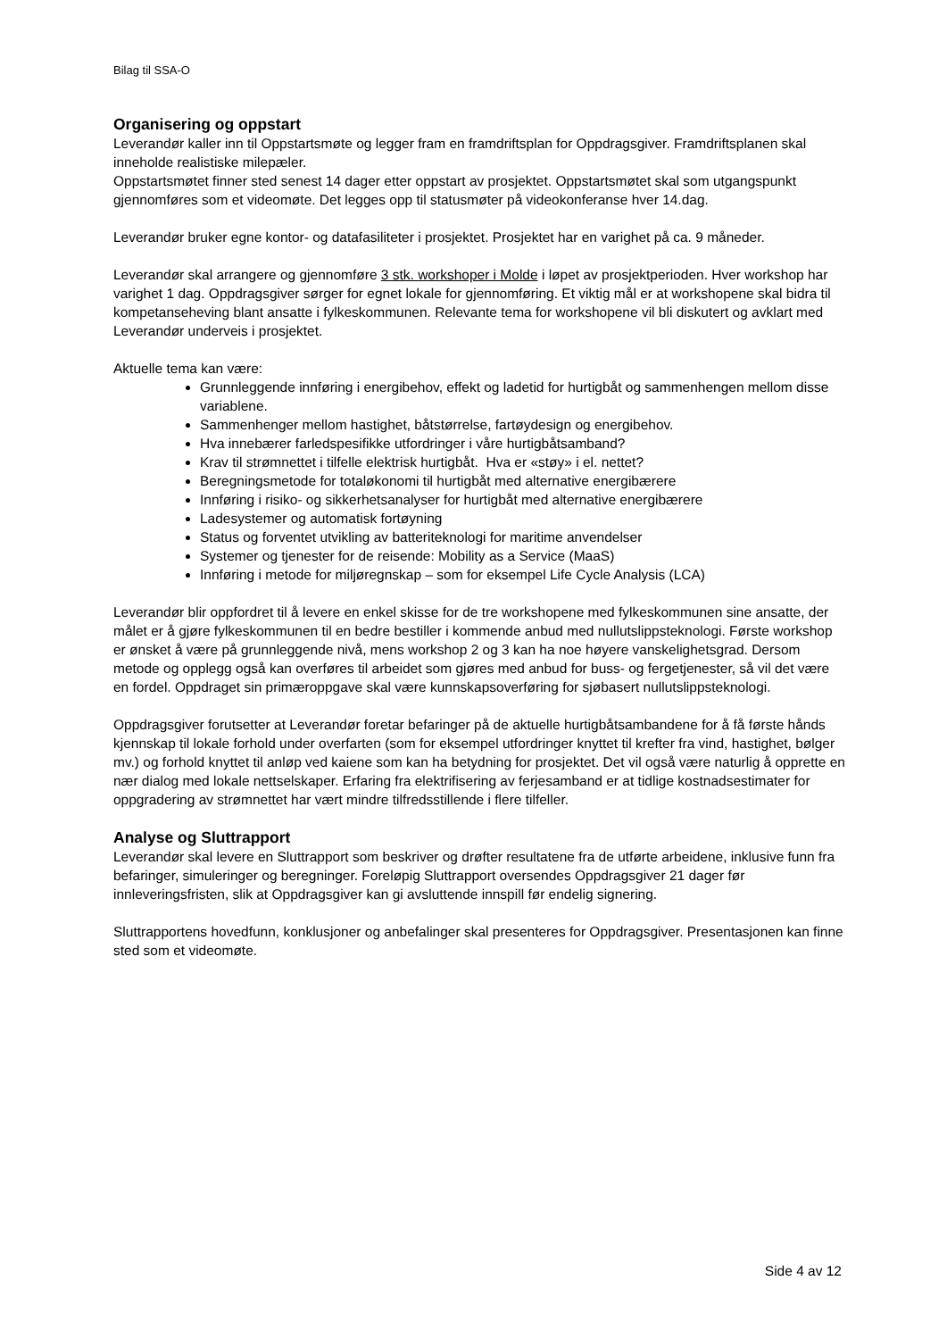Bilag til SSA-O
Organisering og oppstart
Leverandør kaller inn til Oppstartsmøte og legger fram en framdriftsplan for Oppdragsgiver. Framdriftsplanen skal inneholde realistiske milepæler.
Oppstartsmøtet finner sted senest 14 dager etter oppstart av prosjektet. Oppstartsmøtet skal som utgangspunkt gjennomføres som et videomøte. Det legges opp til statusmøter på videokonferanse hver 14.dag.
Leverandør bruker egne kontor- og datafasiliteter i prosjektet. Prosjektet har en varighet på ca. 9 måneder.
Leverandør skal arrangere og gjennomføre 3 stk. workshoper i Molde i løpet av prosjektperioden. Hver workshop har varighet 1 dag. Oppdragsgiver sørger for egnet lokale for gjennomføring. Et viktig mål er at workshopene skal bidra til kompetanseheving blant ansatte i fylkeskommunen. Relevante tema for workshopene vil bli diskutert og avklart med Leverandør underveis i prosjektet.
Aktuelle tema kan være:
Grunnleggende innføring i energibehov, effekt og ladetid for hurtigbåt og sammenhengen mellom disse variablene.
Sammenhenger mellom hastighet, båtstørrelse, fartøydesign og energibehov.
Hva innebærer farledspesifikke utfordringer i våre hurtigbåtsamband?
Krav til strømnettet i tilfelle elektrisk hurtigbåt. Hva er «støy» i el. nettet?
Beregningsmetode for totaløkonomi til hurtigbåt med alternative energibærere
Innføring i risiko- og sikkerhetsanalyser for hurtigbåt med alternative energibærere
Ladesystemer og automatisk fortøyning
Status og forventet utvikling av batteriteknologi for maritime anvendelser
Systemer og tjenester for de reisende: Mobility as a Service (MaaS)
Innføring i metode for miljøregnskap – som for eksempel Life Cycle Analysis (LCA)
Leverandør blir oppfordret til å levere en enkel skisse for de tre workshopene med fylkeskommunen sine ansatte, der målet er å gjøre fylkeskommunen til en bedre bestiller i kommende anbud med nullutslippsteknologi. Første workshop er ønsket å være på grunnleggende nivå, mens workshop 2 og 3 kan ha noe høyere vanskelighetsgrad. Dersom metode og opplegg også kan overføres til arbeidet som gjøres med anbud for buss- og fergetjenester, så vil det være en fordel. Oppdraget sin primæroppgave skal være kunnskapsoverføring for sjøbasert nullutslippsteknologi.
Oppdragsgiver forutsetter at Leverandør foretar befaringer på de aktuelle hurtigbåtsambandene for å få første hånds kjennskap til lokale forhold under overfarten (som for eksempel utfordringer knyttet til krefter fra vind, hastighet, bølger mv.) og forhold knyttet til anløp ved kaiene som kan ha betydning for prosjektet. Det vil også være naturlig å opprette en nær dialog med lokale nettselskaper. Erfaring fra elektrifisering av ferjesamband er at tidlige kostnadsestimater for oppgradering av strømnettet har vært mindre tilfredsstillende i flere tilfeller.
Analyse og Sluttrapport
Leverandør skal levere en Sluttrapport som beskriver og drøfter resultatene fra de utførte arbeidene, inklusive funn fra befaringer, simuleringer og beregninger. Foreløpig Sluttrapport oversendes Oppdragsgiver 21 dager før innleveringsfristen, slik at Oppdragsgiver kan gi avsluttende innspill før endelig signering.
Sluttrapportens hovedfunn, konklusjoner og anbefalinger skal presenteres for Oppdragsgiver. Presentasjonen kan finne sted som et videomøte.
Side 4 av 12